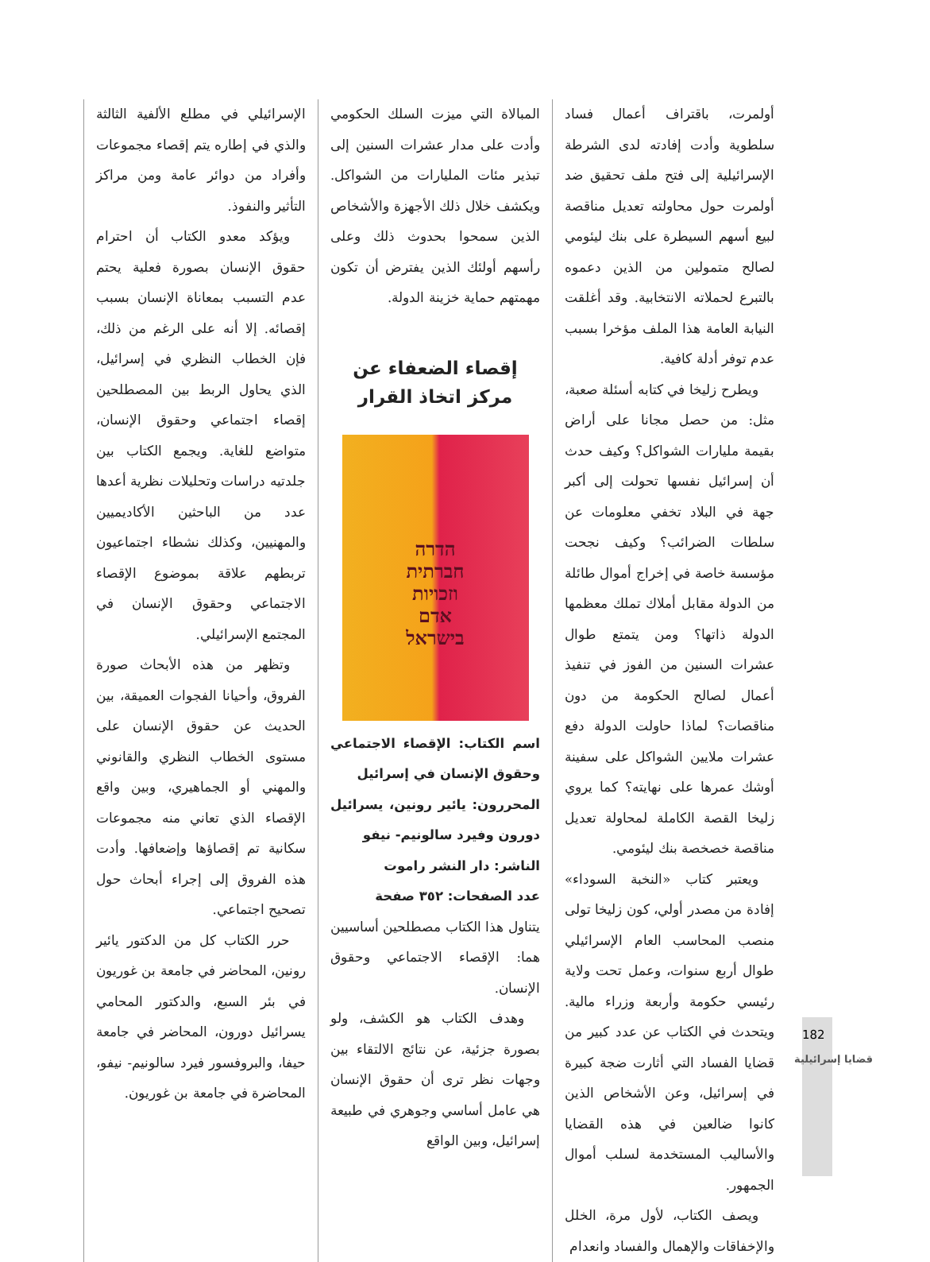أولمرت، باقتراف أعمال فساد سلطوية وأدت إفادته لدى الشرطة الإسرائيلية إلى فتح ملف تحقيق ضد أولمرت حول محاولته تعديل مناقصة لبيع أسهم السيطرة على بنك ليئومي لصالح متمولين من الذين دعموه بالتبرع لحملاته الانتخابية. وقد أغلقت النيابة العامة هذا الملف مؤخرا بسبب عدم توفر أدلة كافية.
ويطرح زليخا في كتابه أسئلة صعبة، مثل: من حصل مجانا على أراض بقيمة مليارات الشواكل؟ وكيف حدث أن إسرائيل نفسها تحولت إلى أكبر جهة في البلاد تخفي معلومات عن سلطات الضرائب؟ وكيف نجحت مؤسسة خاصة في إخراج أموال طائلة من الدولة مقابل أملاك تملك معظمها الدولة ذاتها؟ ومن يتمتع طوال عشرات السنين من الفوز في تنفيذ أعمال لصالح الحكومة من دون مناقصات؟ لماذا حاولت الدولة دفع عشرات ملايين الشواكل على سفينة أوشك عمرها على نهايته؟ كما يروي زليخا القصة الكاملة لمحاولة تعديل مناقصة خصخصة بنك ليئومي.
ويعتبر كتاب «النخبة السوداء» إفادة من مصدر أولي، كون زليخا تولى منصب المحاسب العام الإسرائيلي طوال أربع سنوات، وعمل تحت ولاية رئيسي حكومة وأربعة وزراء مالية. ويتحدث في الكتاب عن عدد كبير من قضايا الفساد التي أثارت ضجة كبيرة في إسرائيل، وعن الأشخاص الذين كانوا ضالعين في هذه القضايا والأساليب المستخدمة لسلب أموال الجمهور.
ويصف الكتاب، لأول مرة، الخلل والإخفاقات والإهمال والفساد وانعدام
المبالاة التي ميزت السلك الحكومي وأدت على مدار عشرات السنين إلى تبذير مئات المليارات من الشواكل. ويكشف خلال ذلك الأجهزة والأشخاص الذين سمحوا بحدوث ذلك وعلى رأسهم أولئك الذين يفترض أن تكون مهمتهم حماية خزينة الدولة.
إقصاء الضعفاء عن مركز اتخاذ القرار
הדרה
חברתית
וזכויות
אדם
בישראל
اسم الكتاب: الإقصاء الاجتماعي وحقوق الإنسان في إسرائيل
المحررون: يائير رونين، يسرائيل دورون وفيرد سالونيم- نيفو
الناشر: دار النشر راموت
عدد الصفحات: ٣٥٢ صفحة
يتناول هذا الكتاب مصطلحين أساسيين هما: الإقصاء الاجتماعي وحقوق الإنسان.
وهدف الكتاب هو الكشف، ولو بصورة جزئية، عن نتائج الالتقاء بين وجهات نظر ترى أن حقوق الإنسان هي عامل أساسي وجوهري في طبيعة إسرائيل، وبين الواقع
الإسرائيلي في مطلع الألفية الثالثة والذي في إطاره يتم إقصاء مجموعات وأفراد من دوائر عامة ومن مراكز التأثير والنفوذ.
ويؤكد معدو الكتاب أن احترام حقوق الإنسان بصورة فعلية يحتم عدم التسبب بمعاناة الإنسان بسبب إقصائه. إلا أنه على الرغم من ذلك، فإن الخطاب النظري في إسرائيل، الذي يحاول الربط بين المصطلحين إقصاء اجتماعي وحقوق الإنسان، متواضع للغاية. ويجمع الكتاب بين جلدتيه دراسات وتحليلات نظرية أعدها عدد من الباحثين الأكاديميين والمهنيين، وكذلك نشطاء اجتماعيون تربطهم علاقة بموضوع الإقصاء الاجتماعي وحقوق الإنسان في المجتمع الإسرائيلي.
وتظهر من هذه الأبحاث صورة الفروق، وأحيانا الفجوات العميقة، بين الحديث عن حقوق الإنسان على مستوى الخطاب النظري والقانوني والمهني أو الجماهيري، وبين واقع الإقصاء الذي تعاني منه مجموعات سكانية تم إقصاؤها وإضعافها. وأدت هذه الفروق إلى إجراء أبحاث حول تصحيح اجتماعي.
حرر الكتاب كل من الدكتور يائير رونين، المحاضر في جامعة بن غوريون في بئر السبع، والدكتور المحامي يسرائيل دورون، المحاضر في جامعة حيفا، والبروفسور فيرد سالونيم- نيفو، المحاضرة في جامعة بن غوريون.
182
قضايا إسرائيلية